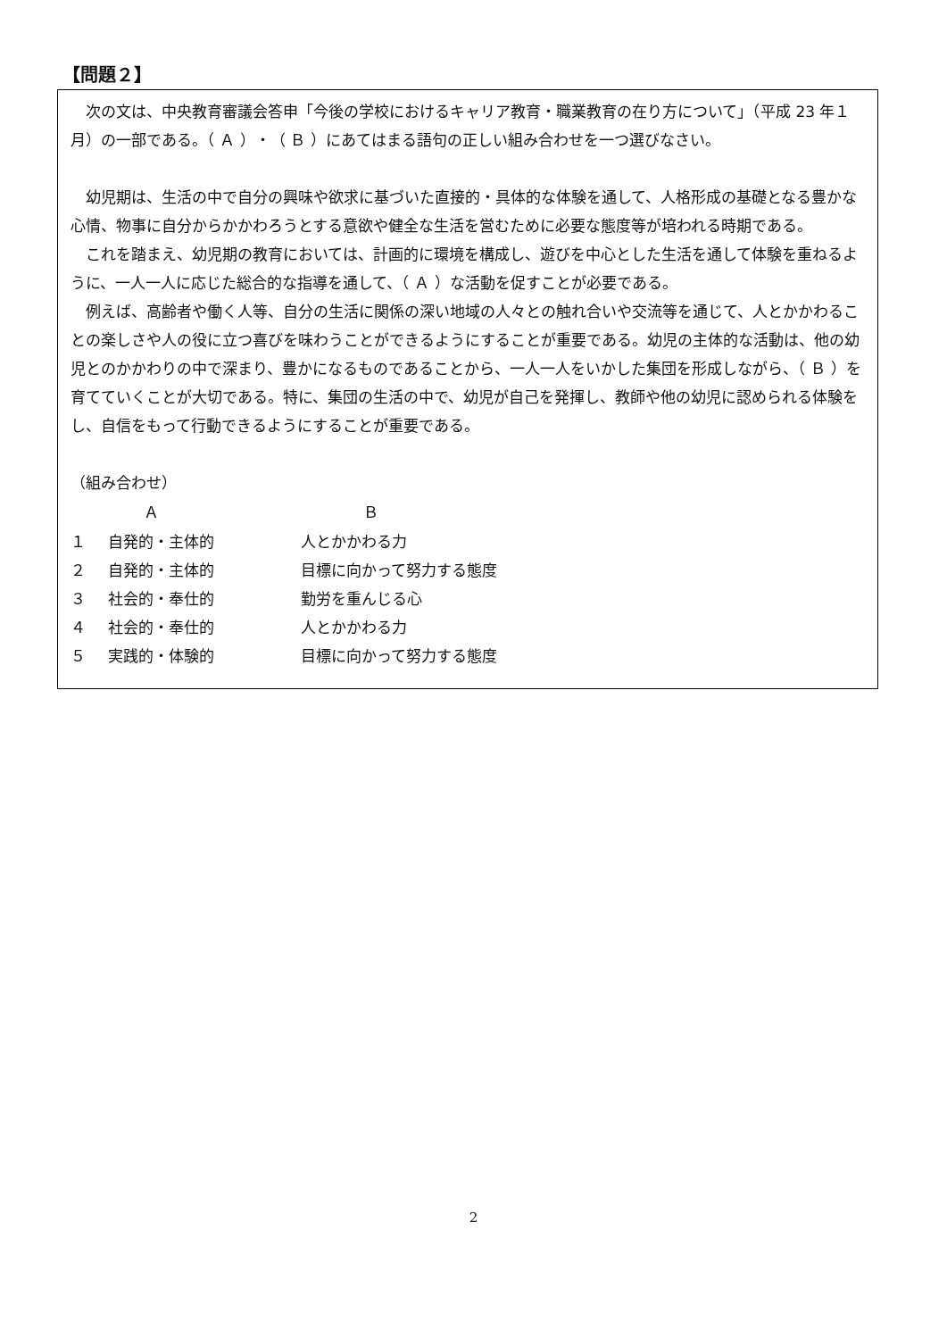【問題２】
　次の文は、中央教育審議会答申「今後の学校におけるキャリア教育・職業教育の在り方について」（平成 23 年１月）の一部である。（ Ａ ）・（ Ｂ ）にあてはまる語句の正しい組み合わせを一つ選びなさい。
　幼児期は、生活の中で自分の興味や欲求に基づいた直接的・具体的な体験を通して、人格形成の基礎となる豊かな心情、物事に自分からかかわろうとする意欲や健全な生活を営むために必要な態度等が培われる時期である。
　これを踏まえ、幼児期の教育においては、計画的に環境を構成し、遊びを中心とした生活を通して体験を重ねるように、一人一人に応じた総合的な指導を通して、（ Ａ ）な活動を促すことが必要である。
　例えば、高齢者や働く人等、自分の生活に関係の深い地域の人々との触れ合いや交流等を通じて、人とかかわることの楽しさや人の役に立つ喜びを味わうことができるようにすることが重要である。幼児の主体的な活動は、他の幼児とのかかわりの中で深まり、豊かになるものであることから、一人一人をいかした集団を形成しながら、（ Ｂ ）を育てていくことが大切である。特に、集団の生活の中で、幼児が自己を発揮し、教師や他の幼児に認められる体験をし、自信をもって行動できるようにすることが重要である。
（組み合わせ）
| | Ａ | Ｂ |
| --- | --- | --- |
| １ | 自発的・主体的 | 人とかかわる力 |
| ２ | 自発的・主体的 | 目標に向かって努力する態度 |
| ３ | 社会的・奉仕的 | 勤労を重んじる心 |
| ４ | 社会的・奉仕的 | 人とかかわる力 |
| ５ | 実践的・体験的 | 目標に向かって努力する態度 |
2